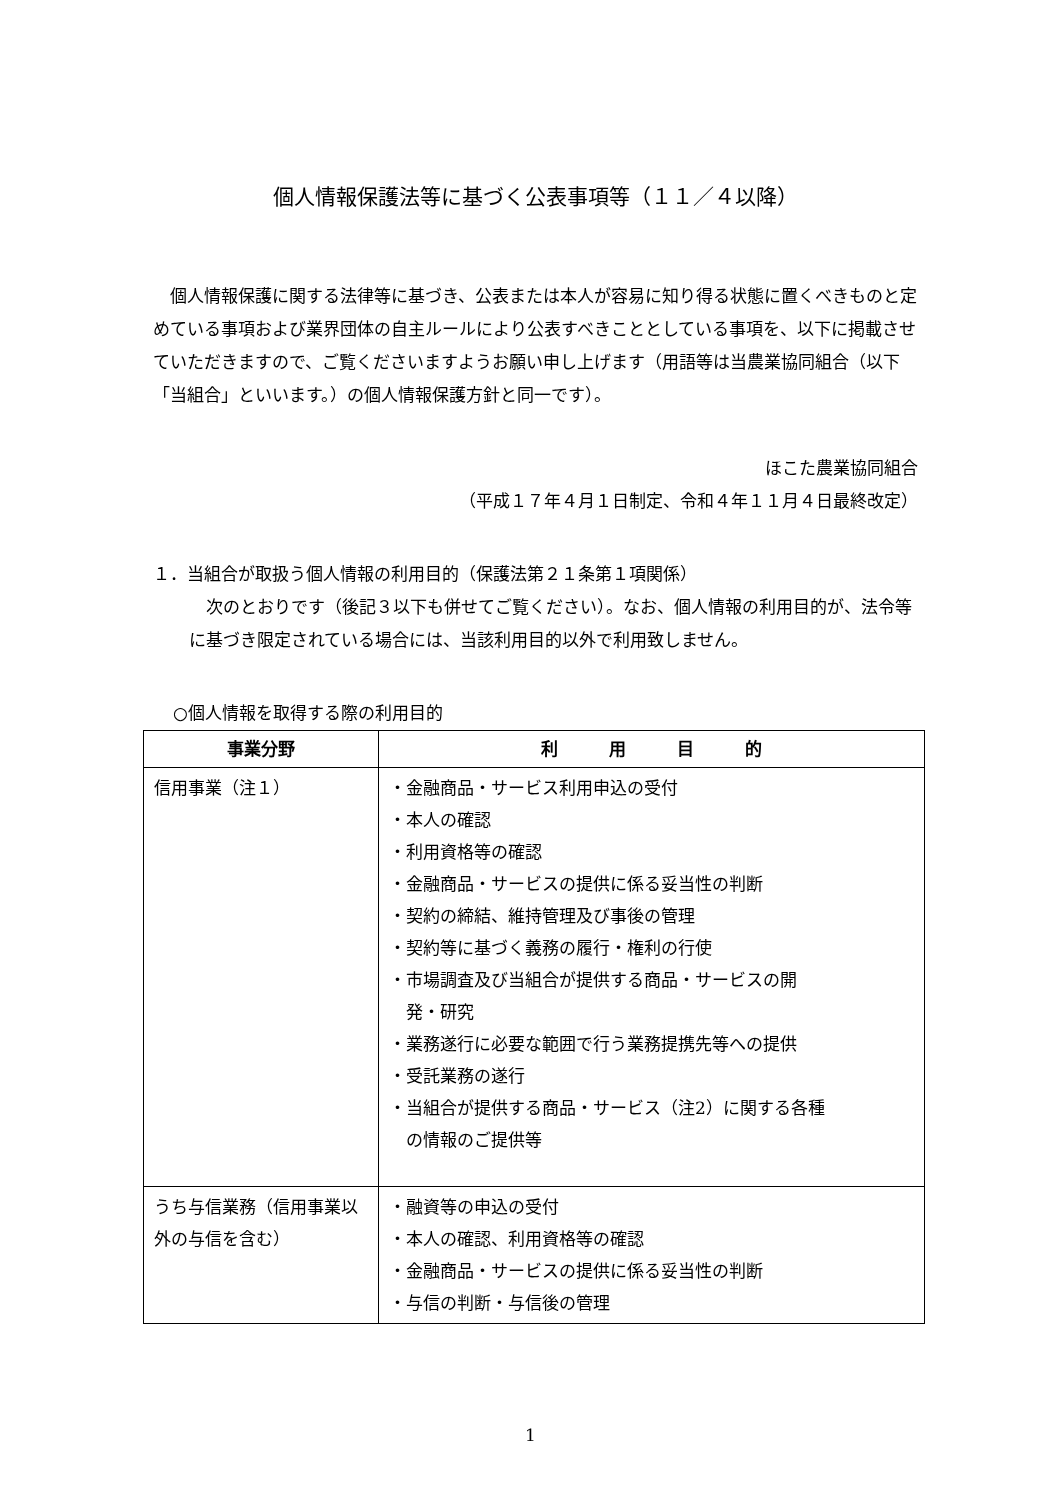個人情報保護法等に基づく公表事項等（１１／４以降）
　個人情報保護に関する法律等に基づき、公表または本人が容易に知り得る状態に置くべきものと定めている事項および業界団体の自主ルールにより公表すべきこととしている事項を、以下に掲載させていただきますので、ご覧くださいますようお願い申し上げます（用語等は当農業協同組合（以下「当組合」といいます。）の個人情報保護方針と同一です）。
ほこた農業協同組合
（平成１７年４月１日制定、令和４年１１月４日最終改定）
１．当組合が取扱う個人情報の利用目的（保護法第２１条第１項関係）
　次のとおりです（後記３以下も併せてご覧ください）。なお、個人情報の利用目的が、法令等に基づき限定されている場合には、当該利用目的以外で利用致しません。
○個人情報を取得する際の利用目的
| 事業分野 | 利 用 目 的 |
| --- | --- |
| 信用事業（注１） | ・金融商品・サービス利用申込の受付 ・本人の確認 ・利用資格等の確認 ・金融商品・サービスの提供に係る妥当性の判断 ・契約の締結、維持管理及び事後の管理 ・契約等に基づく義務の履行・権利の行使 ・市場調査及び当組合が提供する商品・サービスの開 発・研究 ・業務遂行に必要な範囲で行う業務提携先等への提供 ・受託業務の遂行 ・当組合が提供する商品・サービス（注2）に関する各種 の情報のご提供等 |
| うち与信業務（信用事業以外の与信を含む） | ・融資等の申込の受付 ・本人の確認、利用資格等の確認 ・金融商品・サービスの提供に係る妥当性の判断 ・与信の判断・与信後の管理 |
1